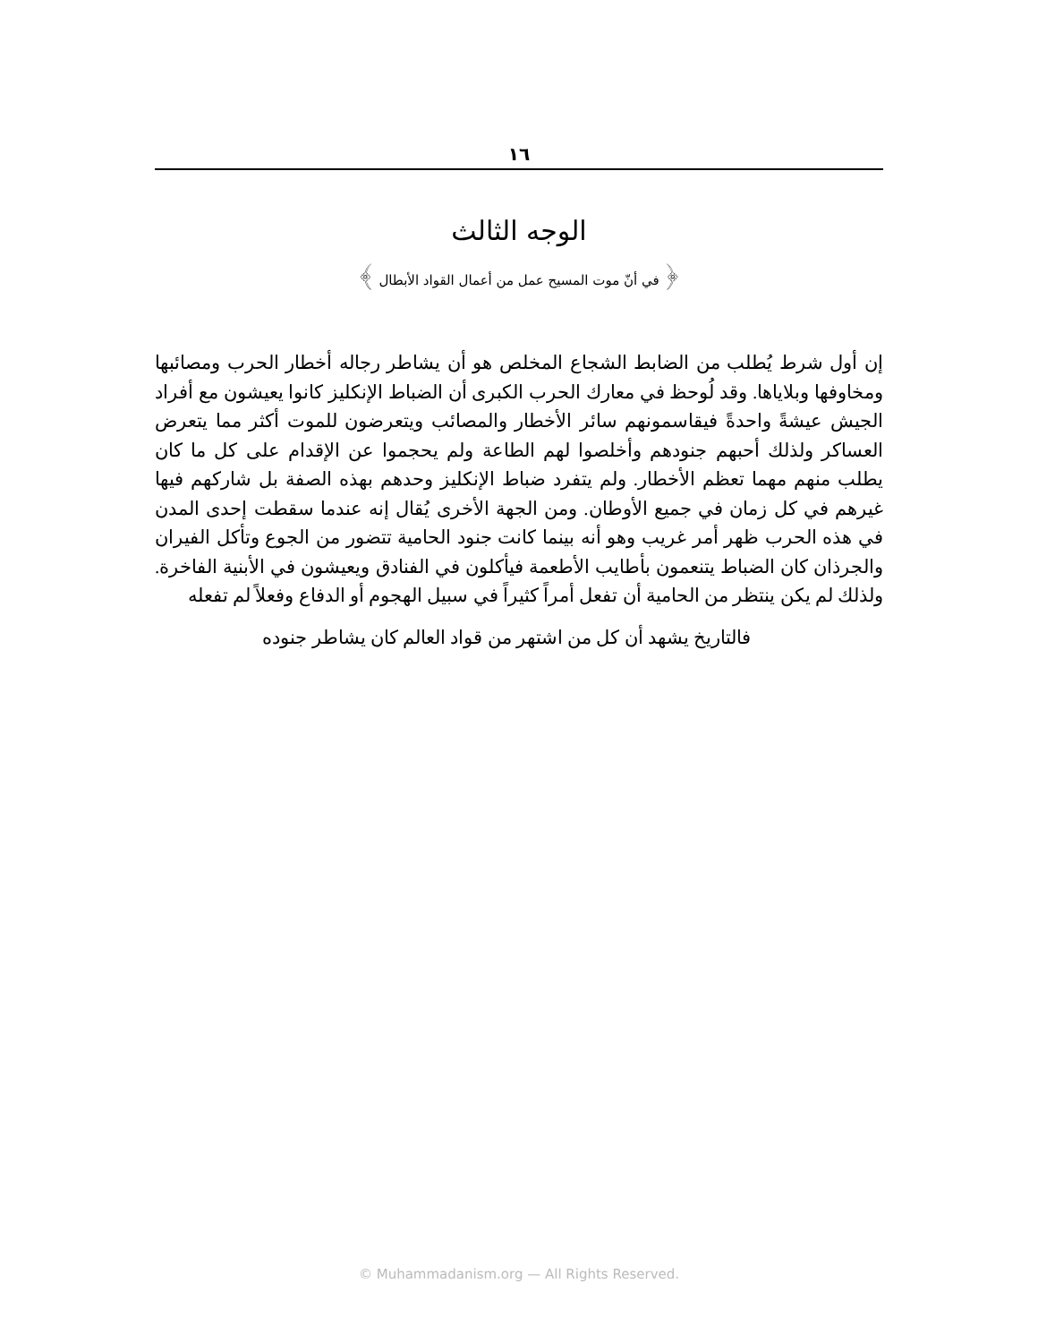١٦
الوجه الثالث
﴿ في أنّ موت المسيح عمل من أعمال القواد الأبطال ﴾
إن أول شرط يُطلب من الضابط الشجاع المخلص هو أن يشاطر رجاله أخطار الحرب ومصائبها ومخاوفها وبلاياها. وقد لُوحظ في معارك الحرب الكبرى أن الضباط الإنكليز كانوا يعيشون مع أفراد الجيش عيشةً واحدةً فيقاسمونهم سائر الأخطار والمصائب ويتعرضون للموت أكثر مما يتعرض العساكر ولذلك أحبهم جنودهم وأخلصوا لهم الطاعة ولم يحجموا عن الإقدام على كل ما كان يطلب منهم مهما تعظم الأخطار. ولم يتفرد ضباط الإنكليز وحدهم بهذه الصفة بل شاركهم فيها غيرهم في كل زمان في جميع الأوطان. ومن الجهة الأخرى يُقال إنه عندما سقطت إحدى المدن في هذه الحرب ظهر أمر غريب وهو أنه بينما كانت جنود الحامية تتضور من الجوع وتأكل الفيران والجرذان كان الضباط يتنعمون بأطايب الأطعمة فيأكلون في الفنادق ويعيشون في الأبنية الفاخرة. ولذلك لم يكن ينتظر من الحامية أن تفعل أمراً كثيراً في سبيل الهجوم أو الدفاع وفعلاً لم تفعله
فالتاريخ يشهد أن كل من اشتهر من قواد العالم كان يشاطر جنوده
© Muhammadanism.org — All Rights Reserved.